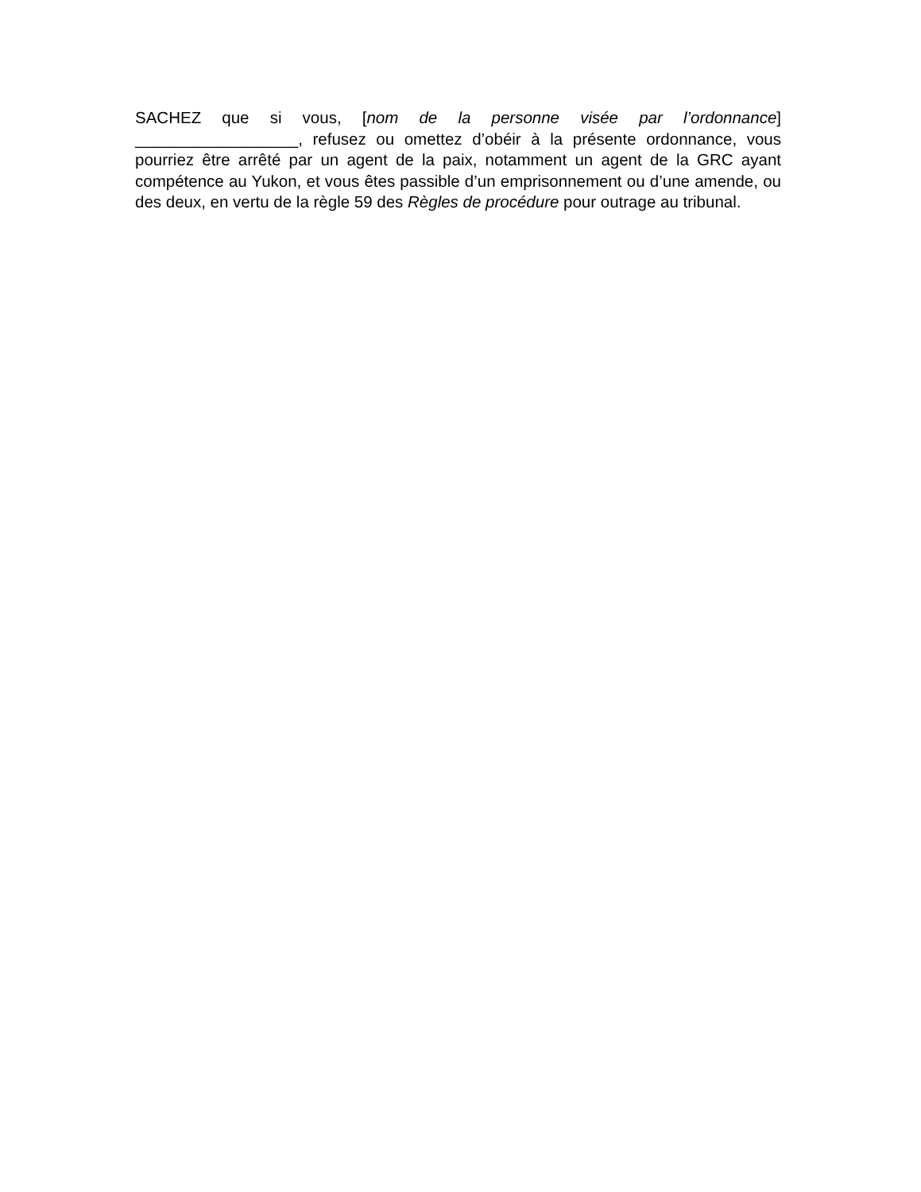SACHEZ que si vous, [nom de la personne visée par l’ordonnance] __________________, refusez ou omettez d’obéir à la présente ordonnance, vous pourriez être arrêté par un agent de la paix, notamment un agent de la GRC ayant compétence au Yukon, et vous êtes passible d’un emprisonnement ou d’une amende, ou des deux, en vertu de la règle 59 des Règles de procédure pour outrage au tribunal.